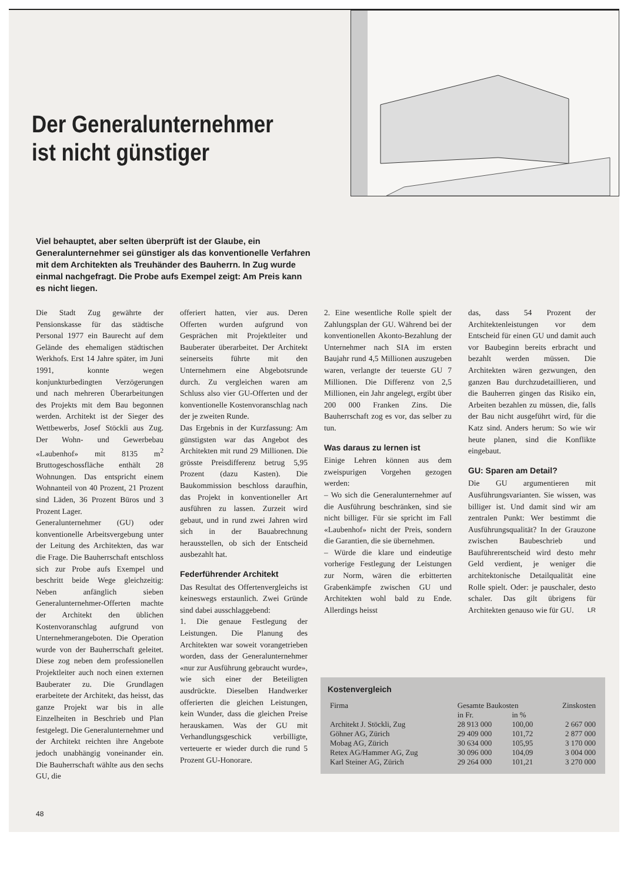Der Generalunternehmer ist nicht günstiger
Viel behauptet, aber selten überprüft ist der Glaube, ein Generalunternehmer sei günstiger als das konventionelle Verfahren mit dem Architekten als Treuhänder des Bauherrn. In Zug wurde einmal nachgefragt. Die Probe aufs Exempel zeigt: Am Preis kann es nicht liegen.
Die Stadt Zug gewährte der Pensionskasse für das städtische Personal 1977 ein Baurecht auf dem Gelände des ehemaligen städtischen Werkhofs. Erst 14 Jahre später, im Juni 1991, konnte wegen konjunkturbedingten Verzögerungen und nach mehreren Überarbeitungen des Projekts mit dem Bau begonnen werden. Architekt ist der Sieger des Wettbewerbs, Josef Stöckli aus Zug. Der Wohn- und Gewerbebau «Laubenhof» mit 8135 m<sup>2</sup> Bruttogeschossfläche enthält 28 Wohnungen. Das entspricht einem Wohnanteil von 40 Prozent, 21 Prozent sind Läden, 36 Prozent Büros und 3 Prozent Lager.
Generalunternehmer (GU) oder konventionelle Arbeitsvergebung unter der Leitung des Architekten, das war die Frage. Die Bauherrschaft entschloss sich zur Probe aufs Exempel und beschritt beide Wege gleichzeitig: Neben anfänglich sieben Generalunternehmer-Offerten machte der Architekt den üblichen Kostenvoranschlag aufgrund von Unternehmerangeboten. Die Operation wurde von der Bauherrschaft geleitet. Diese zog neben dem professionellen Projektleiter auch noch einen externen Bauberater zu. Die Grundlagen erarbeitete der Architekt, das heisst, das ganze Projekt war bis in alle Einzelheiten in Beschrieb und Plan festgelegt. Die Generalunternehmer und der Architekt reichten ihre Angebote jedoch unabhängig voneinander ein. Die Bauherrschaft wählte aus den sechs GU, die
offeriert hatten, vier aus. Deren Offerten wurden aufgrund von Gesprächen mit Projektleiter und Bauberater überarbeitet. Der Architekt seinerseits führte mit den Unternehmern eine Abgebotsrunde durch. Zu vergleichen waren am Schluss also vier GU-Offerten und der konventionelle Kostenvoranschlag nach der je zweiten Runde.
Das Ergebnis in der Kurzfassung: Am günstigsten war das Angebot des Architekten mit rund 29 Millionen. Die grösste Preisdifferenz betrug 5,95 Prozent (dazu Kasten). Die Baukommission beschloss daraufhin, das Projekt in konventioneller Art ausführen zu lassen. Zurzeit wird gebaut, und in rund zwei Jahren wird sich in der Bauabrechnung herausstellen, ob sich der Entscheid ausbezahlt hat.
Federführender Architekt
Das Resultat des Offertenvergleichs ist keineswegs erstaunlich. Zwei Gründe sind dabei ausschlaggebend:
1. Die genaue Festlegung der Leistungen. Die Planung des Architekten war soweit vorangetrieben worden, dass der Generalunternehmer «nur zur Ausführung gebraucht wurde», wie sich einer der Beteiligten ausdrückte. Dieselben Handwerker offerierten die gleichen Leistungen, kein Wunder, dass die gleichen Preise herauskamen. Was der GU mit Verhandlungsgeschick verbilligte, verteuerte er wieder durch die rund 5 Prozent GU-Honorare.
2. Eine wesentliche Rolle spielt der Zahlungsplan der GU. Während bei der konventionellen Akonto-Bezahlung der Unternehmer nach SIA im ersten Baujahr rund 4,5 Millionen auszugeben waren, verlangte der teuerste GU 7 Millionen. Die Differenz von 2,5 Millionen, ein Jahr angelegt, ergibt über 200 000 Franken Zins. Die Bauherrschaft zog es vor, das selber zu tun.
Was daraus zu lernen ist
Einige Lehren können aus dem zweispurigen Vorgehen gezogen werden:
– Wo sich die Generalunternehmer auf die Ausführung beschränken, sind sie nicht billiger. Für sie spricht im Fall «Laubenhof» nicht der Preis, sondern die Garantien, die sie übernehmen.
– Würde die klare und eindeutige vorherige Festlegung der Leistungen zur Norm, wären die erbitterten Grabenkämpfe zwischen GU und Architekten wohl bald zu Ende. Allerdings heisst
das, dass 54 Prozent der Architektenleistungen vor dem Entscheid für einen GU und damit auch vor Baubeginn bereits erbracht und bezahlt werden müssen. Die Architekten wären gezwungen, den ganzen Bau durchzudetaillieren, und die Bauherren gingen das Risiko ein, Arbeiten bezahlen zu müssen, die, falls der Bau nicht ausgeführt wird, für die Katz sind. Anders herum: So wie wir heute planen, sind die Konflikte eingebaut.
GU: Sparen am Detail?
Die GU argumentieren mit Ausführungsvarianten. Sie wissen, was billiger ist. Und damit sind wir am zentralen Punkt: Wer bestimmt die Ausführungsqualität? In der Grauzone zwischen Baubeschrieb und Bauführerentscheid wird desto mehr Geld verdient, je weniger die architektonische Detailqualität eine Rolle spielt. Oder: je pauschaler, desto schaler. Das gilt übrigens für Architekten genauso wie für GU. LR
Kostenvergleich
| Firma | Gesamte Baukosten | | Zinskosten |
| --- | --- | --- | --- |
| | in Fr. | in % | |
| Architekt J. Stöckli, Zug | 28 913 000 | 100,00 | 2 667 000 |
| Göhner AG, Zürich | 29 409 000 | 101,72 | 2 877 000 |
| Mobag AG, Zürich | 30 634 000 | 105,95 | 3 170 000 |
| Retex AG/Hammer AG, Zug | 30 096 000 | 104,09 | 3 004 000 |
| Karl Steiner AG, Zürich | 29 264 000 | 101,21 | 3 270 000 |
48